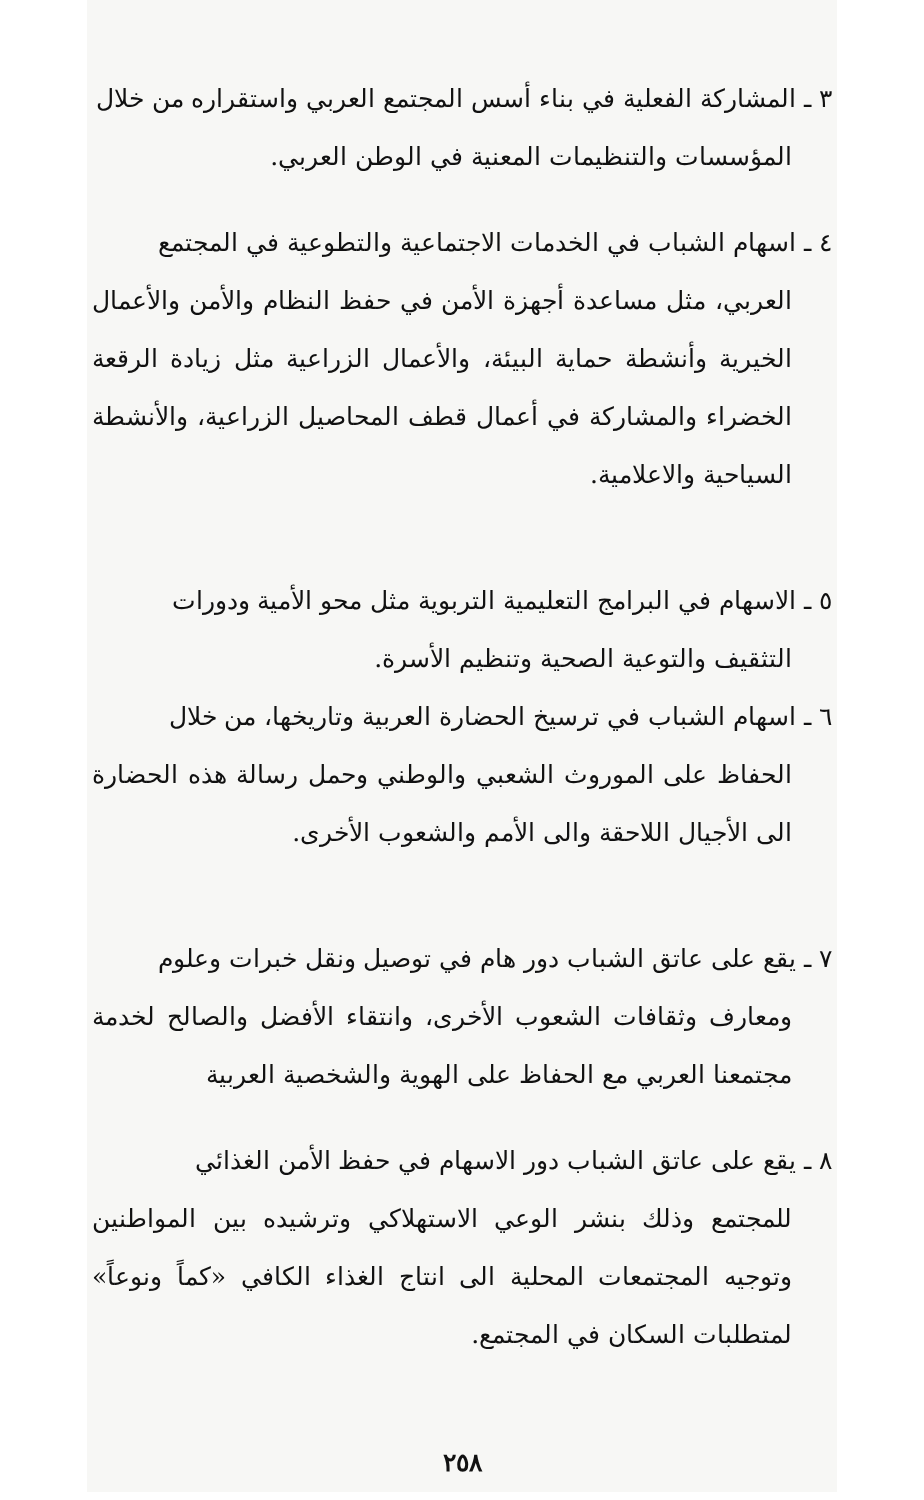٣ ـ المشاركة الفعلية في بناء أسس المجتمع العربي واستقراره من خلال
المؤسسات والتنظيمات المعنية في الوطن العربي.
٤ ـ اسهام الشباب في الخدمات الاجتماعية والتطوعية في المجتمع
العربي، مثل مساعدة أجهزة الأمن في حفظ النظام والأمن والأعمال الخيرية وأنشطة حماية البيئة، والأعمال الزراعية مثل زيادة الرقعة الخضراء والمشاركة في أعمال قطف المحاصيل الزراعية، والأنشطة السياحية والاعلامية.
٥ ـ الاسهام في البرامج التعليمية التربوية مثل محو الأمية ودورات
التثقيف والتوعية الصحية وتنظيم الأسرة.
٦ ـ اسهام الشباب في ترسيخ الحضارة العربية وتاريخها، من خلال
الحفاظ على الموروث الشعبي والوطني وحمل رسالة هذه الحضارة الى الأجيال اللاحقة والى الأمم والشعوب الأخرى.
٧ ـ يقع على عاتق الشباب دور هام في توصيل ونقل خبرات وعلوم
ومعارف وثقافات الشعوب الأخرى، وانتقاء الأفضل والصالح لخدمة مجتمعنا العربي مع الحفاظ على الهوية والشخصية العربية
٨ ـ يقع على عاتق الشباب دور الاسهام في حفظ الأمن الغذائي
للمجتمع وذلك بنشر الوعي الاستهلاكي وترشيده بين المواطنين وتوجيه المجتمعات المحلية الى انتاج الغذاء الكافي «كماً ونوعاً» لمتطلبات السكان في المجتمع.
٢٥٨